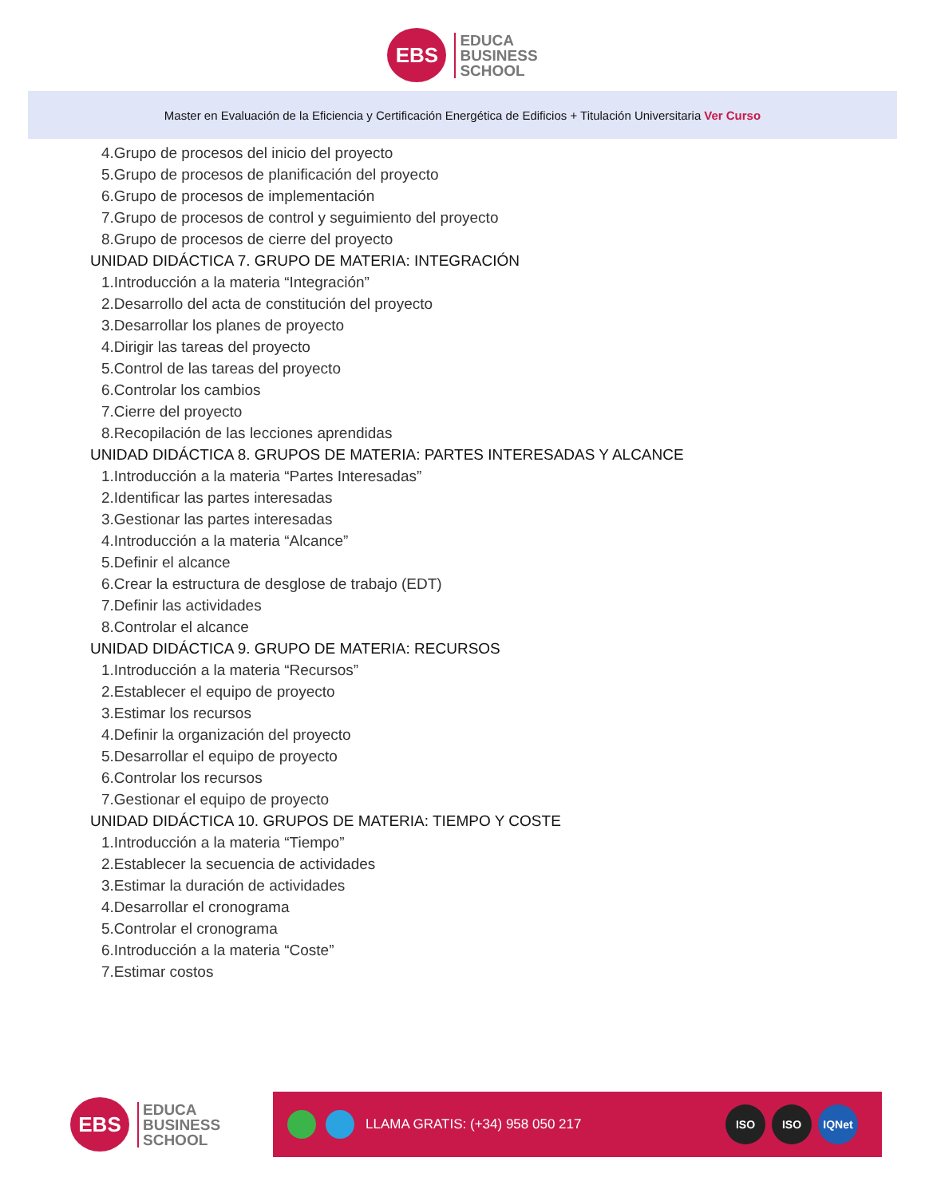EBS
EDUCA
BUSINESS
SCHOOL
Master en Evaluación de la Eficiencia y Certificación Energética de Edificios + Titulación Universitaria Ver Curso
4.Grupo de procesos del inicio del proyecto
5.Grupo de procesos de planificación del proyecto
6.Grupo de procesos de implementación
7.Grupo de procesos de control y seguimiento del proyecto
8.Grupo de procesos de cierre del proyecto
UNIDAD DIDÁCTICA 7. GRUPO DE MATERIA: INTEGRACIÓN
1.Introducción a la materia “Integración”
2.Desarrollo del acta de constitución del proyecto
3.Desarrollar los planes de proyecto
4.Dirigir las tareas del proyecto
5.Control de las tareas del proyecto
6.Controlar los cambios
7.Cierre del proyecto
8.Recopilación de las lecciones aprendidas
UNIDAD DIDÁCTICA 8. GRUPOS DE MATERIA: PARTES INTERESADAS Y ALCANCE
1.Introducción a la materia “Partes Interesadas”
2.Identificar las partes interesadas
3.Gestionar las partes interesadas
4.Introducción a la materia “Alcance”
5.Definir el alcance
6.Crear la estructura de desglose de trabajo (EDT)
7.Definir las actividades
8.Controlar el alcance
UNIDAD DIDÁCTICA 9. GRUPO DE MATERIA: RECURSOS
1.Introducción a la materia “Recursos”
2.Establecer el equipo de proyecto
3.Estimar los recursos
4.Definir la organización del proyecto
5.Desarrollar el equipo de proyecto
6.Controlar los recursos
7.Gestionar el equipo de proyecto
UNIDAD DIDÁCTICA 10. GRUPOS DE MATERIA: TIEMPO Y COSTE
1.Introducción a la materia “Tiempo”
2.Establecer la secuencia de actividades
3.Estimar la duración de actividades
4.Desarrollar el cronograma
5.Controlar el cronograma
6.Introducción a la materia “Coste”
7.Estimar costos
EBS
EDUCA
BUSINESS
SCHOOL
LLAMA GRATIS: (+34) 958 050 217
ISO ISO IQNet